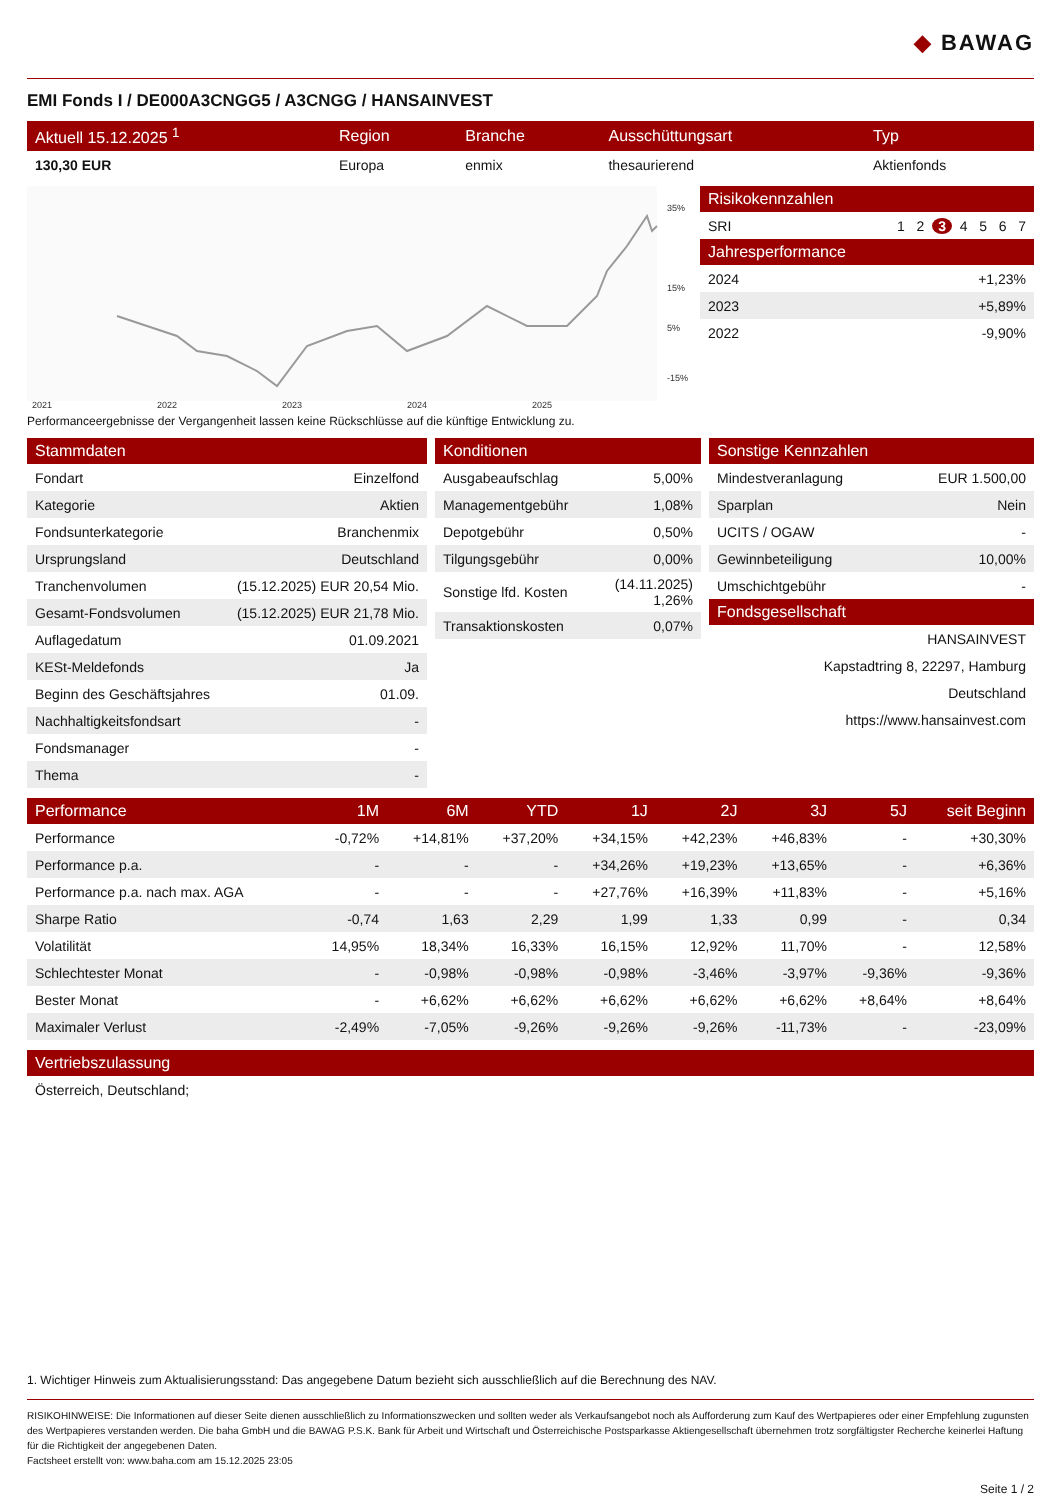◆ BAWAG
EMI Fonds I / DE000A3CNGG5 / A3CNGG / HANSAINVEST
| Aktuell 15.12.2025 <sup>1</sup> | Region | Branche | Ausschüttungsart | Typ |
| --- | --- | --- | --- | --- |
| 130,30 EUR | Europa | enmix | thesaurierend | Aktienfonds |
35%
15%
5%
-15%
2021
2022
2023
2024
2025
Performanceergebnisse der Vergangenheit lassen keine Rückschlüsse auf die künftige Entwicklung zu.
| Risikokennzahlen | |
| --- | --- |
| SRI | 1 2 3 4 5 6 7 |
| Jahresperformance | |
| 2024 | +1,23% |
| 2023 | +5,89% |
| 2022 | -9,90% |
| Stammdaten | |
| --- | --- |
| Fondart | Einzelfond |
| Kategorie | Aktien |
| Fondsunterkategorie | Branchenmix |
| Ursprungsland | Deutschland |
| Tranchenvolumen | (15.12.2025) EUR 20,54 Mio. |
| Gesamt-Fondsvolumen | (15.12.2025) EUR 21,78 Mio. |
| Auflagedatum | 01.09.2021 |
| KESt-Meldefonds | Ja |
| Beginn des Geschäftsjahres | 01.09. |
| Nachhaltigkeitsfondsart | - |
| Fondsmanager | - |
| Thema | - |
| Konditionen | |
| --- | --- |
| Ausgabeaufschlag | 5,00% |
| Managementgebühr | 1,08% |
| Depotgebühr | 0,50% |
| Tilgungsgebühr | 0,00% |
| Sonstige lfd. Kosten | (14.11.2025) 1,26% |
| Transaktionskosten | 0,07% |
| Sonstige Kennzahlen | |
| --- | --- |
| Mindestveranlagung | EUR 1.500,00 |
| Sparplan | Nein |
| UCITS / OGAW | - |
| Gewinnbeteiligung | 10,00% |
| Umschichtgebühr | - |
| Fondsgesellschaft | |
| HANSAINVEST | |
| Kapstadtring 8, 22297, Hamburg | |
| Deutschland | |
| https://www.hansainvest.com | |
| Performance | 1M | 6M | YTD | 1J | 2J | 3J | 5J | seit Beginn |
| --- | --- | --- | --- | --- | --- | --- | --- | --- |
| Performance | -0,72% | +14,81% | +37,20% | +34,15% | +42,23% | +46,83% | - | +30,30% |
| Performance p.a. | - | - | - | +34,26% | +19,23% | +13,65% | - | +6,36% |
| Performance p.a. nach max. AGA | - | - | - | +27,76% | +16,39% | +11,83% | - | +5,16% |
| Sharpe Ratio | -0,74 | 1,63 | 2,29 | 1,99 | 1,33 | 0,99 | - | 0,34 |
| Volatilität | 14,95% | 18,34% | 16,33% | 16,15% | 12,92% | 11,70% | - | 12,58% |
| Schlechtester Monat | - | -0,98% | -0,98% | -0,98% | -3,46% | -3,97% | -9,36% | -9,36% |
| Bester Monat | - | +6,62% | +6,62% | +6,62% | +6,62% | +6,62% | +8,64% | +8,64% |
| Maximaler Verlust | -2,49% | -7,05% | -9,26% | -9,26% | -9,26% | -11,73% | - | -23,09% |
| Vertriebszulassung |
| --- |
| Österreich, Deutschland; |
1. Wichtiger Hinweis zum Aktualisierungsstand: Das angegebene Datum bezieht sich ausschließlich auf die Berechnung des NAV.
RISIKOHINWEISE: Die Informationen auf dieser Seite dienen ausschließlich zu Informationszwecken und sollten weder als Verkaufsangebot noch als Aufforderung zum Kauf des Wertpapieres oder einer Empfehlung zugunsten des Wertpapieres verstanden werden. Die baha GmbH und die BAWAG P.S.K. Bank für Arbeit und Wirtschaft und Österreichische Postsparkasse Aktiengesellschaft übernehmen trotz sorgfältigster Recherche keinerlei Haftung für die Richtigkeit der angegebenen Daten.
Factsheet erstellt von: www.baha.com am 15.12.2025 23:05
Seite 1 / 2